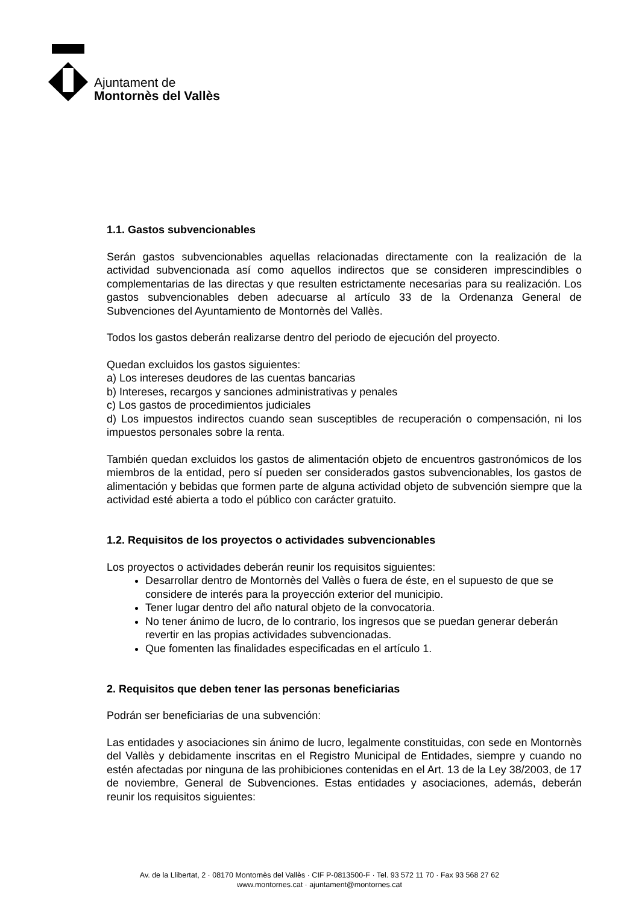Ajuntament de
Montornès del Vallès
1.1. Gastos subvencionables
Serán gastos subvencionables aquellas relacionadas directamente con la realización de la actividad subvencionada así como aquellos indirectos que se consideren imprescindibles o complementarias de las directas y que resulten estrictamente necesarias para su realización. Los gastos subvencionables deben adecuarse al artículo 33 de la Ordenanza General de Subvenciones del Ayuntamiento de Montornès del Vallès.
Todos los gastos deberán realizarse dentro del periodo de ejecución del proyecto.
Quedan excluidos los gastos siguientes:
a) Los intereses deudores de las cuentas bancarias
b) Intereses, recargos y sanciones administrativas y penales
c) Los gastos de procedimientos judiciales
d) Los impuestos indirectos cuando sean susceptibles de recuperación o compensación, ni los impuestos personales sobre la renta.
También quedan excluidos los gastos de alimentación objeto de encuentros gastronómicos de los miembros de la entidad, pero sí pueden ser considerados gastos subvencionables, los gastos de alimentación y bebidas que formen parte de alguna actividad objeto de subvención siempre que la actividad esté abierta a todo el público con carácter gratuito.
1.2. Requisitos de los proyectos o actividades subvencionables
Los proyectos o actividades deberán reunir los requisitos siguientes:
Desarrollar dentro de Montornès del Vallès o fuera de éste, en el supuesto de que se considere de interés para la proyección exterior del municipio.
Tener lugar dentro del año natural objeto de la convocatoria.
No tener ánimo de lucro, de lo contrario, los ingresos que se puedan generar deberán revertir en las propias actividades subvencionadas.
Que fomenten las finalidades especificadas en el artículo 1.
2. Requisitos que deben tener las personas beneficiarias
Podrán ser beneficiarias de una subvención:
Las entidades y asociaciones sin ánimo de lucro, legalmente constituidas, con sede en Montornès del Vallès y debidamente inscritas en el Registro Municipal de Entidades, siempre y cuando no estén afectadas por ninguna de las prohibiciones contenidas en el Art. 13 de la Ley 38/2003, de 17 de noviembre, General de Subvenciones. Estas entidades y asociaciones, además, deberán reunir los requisitos siguientes:
Av. de la Llibertat, 2 · 08170 Montornès del Vallès · CIF P-0813500-F · Tel. 93 572 11 70 · Fax 93 568 27 62
www.montornes.cat · ajuntament@montornes.cat